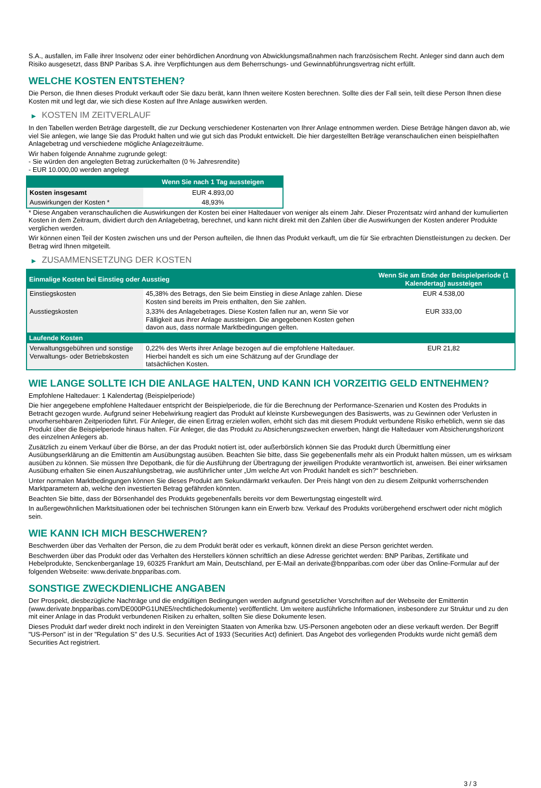S.A., ausfallen, im Falle ihrer Insolvenz oder einer behördlichen Anordnung von Abwicklungsmaßnahmen nach französischem Recht. Anleger sind dann auch dem Risiko ausgesetzt, dass BNP Paribas S.A. ihre Verpflichtungen aus dem Beherrschungs- und Gewinnabführungsvertrag nicht erfüllt.
WELCHE KOSTEN ENTSTEHEN?
Die Person, die Ihnen dieses Produkt verkauft oder Sie dazu berät, kann Ihnen weitere Kosten berechnen. Sollte dies der Fall sein, teilt diese Person Ihnen diese Kosten mit und legt dar, wie sich diese Kosten auf Ihre Anlage auswirken werden.
▶ KOSTEN IM ZEITVERLAUF
In den Tabellen werden Beträge dargestellt, die zur Deckung verschiedener Kostenarten von Ihrer Anlage entnommen werden. Diese Beträge hängen davon ab, wie viel Sie anlegen, wie lange Sie das Produkt halten und wie gut sich das Produkt entwickelt. Die hier dargestellten Beträge veranschaulichen einen beispielhaften Anlagebetrag und verschiedene mögliche Anlagezeiträume.
Wir haben folgende Annahme zugrunde gelegt:
- Sie würden den angelegten Betrag zurückerhalten (0 % Jahresrendite)
- EUR 10.000,00 werden angelegt
| | Wenn Sie nach 1 Tag aussteigen |
| --- | --- |
| Kosten insgesamt | EUR 4.893,00 |
| Auswirkungen der Kosten * | 48,93% |
* Diese Angaben veranschaulichen die Auswirkungen der Kosten bei einer Haltedauer von weniger als einem Jahr. Dieser Prozentsatz wird anhand der kumulierten Kosten in dem Zeitraum, dividiert durch den Anlagebetrag, berechnet, und kann nicht direkt mit den Zahlen über die Auswirkungen der Kosten anderer Produkte verglichen werden.
Wir können einen Teil der Kosten zwischen uns und der Person aufteilen, die Ihnen das Produkt verkauft, um die für Sie erbrachten Dienstleistungen zu decken. Der Betrag wird Ihnen mitgeteilt.
▶ ZUSAMMENSETZUNG DER KOSTEN
| Einmalige Kosten bei Einstieg oder Ausstieg | | Wenn Sie am Ende der Beispielperiode (1 Kalendertag) aussteigen |
| --- | --- | --- |
| Einstiegskosten | 45,38% des Betrags, den Sie beim Einstieg in diese Anlage zahlen. Diese Kosten sind bereits im Preis enthalten, den Sie zahlen. | EUR 4.538,00 |
| Ausstiegskosten | 3,33% des Anlagebetrages. Diese Kosten fallen nur an, wenn Sie vor Fälligkeit aus ihrer Anlage aussteigen. Die angegebenen Kosten gehen davon aus, dass normale Marktbedingungen gelten. | EUR 333,00 |
| Laufende Kosten | | |
| Verwaltungsgebühren und sonstige Verwaltungs- oder Betriebskosten | 0,22% des Werts ihrer Anlage bezogen auf die empfohlene Haltedauer. Hierbei handelt es sich um eine Schätzung auf der Grundlage der tatsächlichen Kosten. | EUR 21,82 |
WIE LANGE SOLLTE ICH DIE ANLAGE HALTEN, UND KANN ICH VORZEITIG GELD ENTNEHMEN?
Empfohlene Haltedauer: 1 Kalendertag (Beispielperiode)
Die hier angegebene empfohlene Haltedauer entspricht der Beispielperiode, die für die Berechnung der Performance-Szenarien und Kosten des Produkts in Betracht gezogen wurde. Aufgrund seiner Hebelwirkung reagiert das Produkt auf kleinste Kursbewegungen des Basiswerts, was zu Gewinnen oder Verlusten in unvorhersehbaren Zeitperioden führt. Für Anleger, die einen Ertrag erzielen wollen, erhöht sich das mit diesem Produkt verbundene Risiko erheblich, wenn sie das Produkt über die Beispielperiode hinaus halten. Für Anleger, die das Produkt zu Absicherungszwecken erwerben, hängt die Haltedauer vom Absicherungshorizont des einzelnen Anlegers ab.
Zusätzlich zu einem Verkauf über die Börse, an der das Produkt notiert ist, oder außerbörslich können Sie das Produkt durch Übermittlung einer Ausübungserklärung an die Emittentin am Ausübungstag ausüben. Beachten Sie bitte, dass Sie gegebenenfalls mehr als ein Produkt halten müssen, um es wirksam ausüben zu können. Sie müssen Ihre Depotbank, die für die Ausführung der Übertragung der jeweiligen Produkte verantwortlich ist, anweisen. Bei einer wirksamen Ausübung erhalten Sie einen Auszahlungsbetrag, wie ausführlicher unter „Um welche Art von Produkt handelt es sich?“ beschrieben.
Unter normalen Marktbedingungen können Sie dieses Produkt am Sekundärmarkt verkaufen. Der Preis hängt von den zu diesem Zeitpunkt vorherrschenden Marktparametern ab, welche den investierten Betrag gefährden könnten.
Beachten Sie bitte, dass der Börsenhandel des Produkts gegebenenfalls bereits vor dem Bewertungstag eingestellt wird.
In außergewöhnlichen Marktsituationen oder bei technischen Störungen kann ein Erwerb bzw. Verkauf des Produkts vorübergehend erschwert oder nicht möglich sein.
WIE KANN ICH MICH BESCHWEREN?
Beschwerden über das Verhalten der Person, die zu dem Produkt berät oder es verkauft, können direkt an diese Person gerichtet werden.
Beschwerden über das Produkt oder das Verhalten des Herstellers können schriftlich an diese Adresse gerichtet werden: BNP Paribas, Zertifikate und Hebelprodukte, Senckenberganlage 19, 60325 Frankfurt am Main, Deutschland, per E-Mail an derivate@bnpparibas.com oder über das Online-Formular auf der folgenden Webseite: www.derivate.bnpparibas.com.
SONSTIGE ZWECKDIENLICHE ANGABEN
Der Prospekt, diesbezügliche Nachträge und die endgültigen Bedingungen werden aufgrund gesetzlicher Vorschriften auf der Webseite der Emittentin (www.derivate.bnpparibas.com/DE000PG1UNE5/rechtlichedokumente) veröffentlicht. Um weitere ausführliche Informationen, insbesondere zur Struktur und zu den mit einer Anlage in das Produkt verbundenen Risiken zu erhalten, sollten Sie diese Dokumente lesen.
Dieses Produkt darf weder direkt noch indirekt in den Vereinigten Staaten von Amerika bzw. US-Personen angeboten oder an diese verkauft werden. Der Begriff "US-Person" ist in der "Regulation S" des U.S. Securities Act of 1933 (Securities Act) definiert. Das Angebot des vorliegenden Produkts wurde nicht gemäß dem Securities Act registriert.
3 / 3